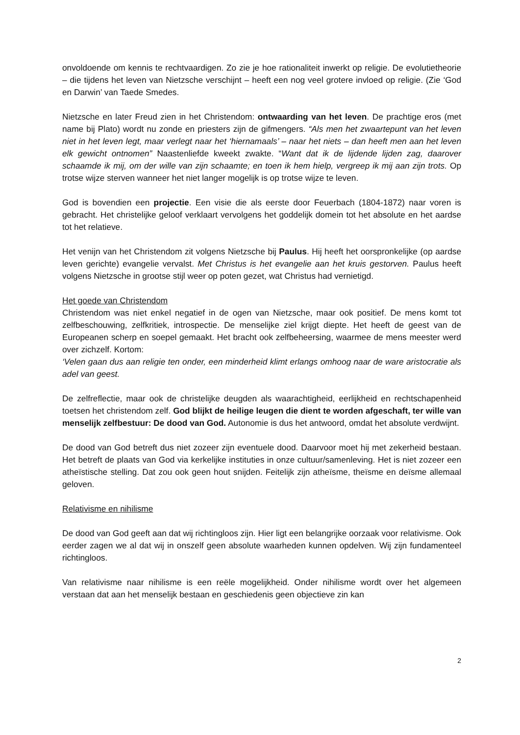onvoldoende om kennis te rechtvaardigen. Zo zie je hoe rationaliteit inwerkt op religie. De evolutietheorie – die tijdens het leven van Nietzsche verschijnt – heeft een nog veel grotere invloed op religie. (Zie ‘God en Darwin’ van Taede Smedes.
Nietzsche en later Freud zien in het Christendom: ontwaarding van het leven. De prachtige eros (met name bij Plato) wordt nu zonde en priesters zijn de gifmengers. “Als men het zwaartepunt van het leven niet in het leven legt, maar verlegt naar het ‘hiernamaals’ – naar het niets – dan heeft men aan het leven elk gewicht ontnomen” Naastenliefde kweekt zwakte. “Want dat ik de lijdende lijden zag, daarover schaamde ik mij, om der wille van zijn schaamte; en toen ik hem hielp, vergreep ik mij aan zijn trots. Op trotse wijze sterven wanneer het niet langer mogelijk is op trotse wijze te leven.
God is bovendien een projectie. Een visie die als eerste door Feuerbach (1804-1872) naar voren is gebracht. Het christelijke geloof verklaart vervolgens het goddelijk domein tot het absolute en het aardse tot het relatieve.
Het venijn van het Christendom zit volgens Nietzsche bij Paulus. Hij heeft het oorspronkelijke (op aardse leven gerichte) evangelie vervalst. Met Christus is het evangelie aan het kruis gestorven. Paulus heeft volgens Nietzsche in grootse stijl weer op poten gezet, wat Christus had vernietigd.
Het goede van Christendom
Christendom was niet enkel negatief in de ogen van Nietzsche, maar ook positief. De mens komt tot zelfbeschouwing, zelfkritiek, introspectie. De menselijke ziel krijgt diepte. Het heeft de geest van de Europeanen scherp en soepel gemaakt. Het bracht ook zelfbeheersing, waarmee de mens meester werd over zichzelf. Kortom:
‘Velen gaan dus aan religie ten onder, een minderheid klimt erlangs omhoog naar de ware aristocratie als adel van geest.
De zelfreflectie, maar ook de christelijke deugden als waarachtigheid, eerlijkheid en rechtschapenheid toetsen het christendom zelf. God blijkt de heilige leugen die dient te worden afgeschaft, ter wille van menselijk zelfbestuur: De dood van God. Autonomie is dus het antwoord, omdat het absolute verdwijnt.
De dood van God betreft dus niet zozeer zijn eventuele dood. Daarvoor moet hij met zekerheid bestaan. Het betreft de plaats van God via kerkelijke instituties in onze cultuur/samenleving. Het is niet zozeer een atheïstische stelling. Dat zou ook geen hout snijden. Feitelijk zijn atheïsme, theïsme en deïsme allemaal geloven.
Relativisme en nihilisme
De dood van God geeft aan dat wij richtingloos zijn. Hier ligt een belangrijke oorzaak voor relativisme. Ook eerder zagen we al dat wij in onszelf geen absolute waarheden kunnen opdelven. Wij zijn fundamenteel richtingloos.
Van relativisme naar nihilisme is een reële mogelijkheid. Onder nihilisme wordt over het algemeen verstaan dat aan het menselijk bestaan en geschiedenis geen objectieve zin kan
2